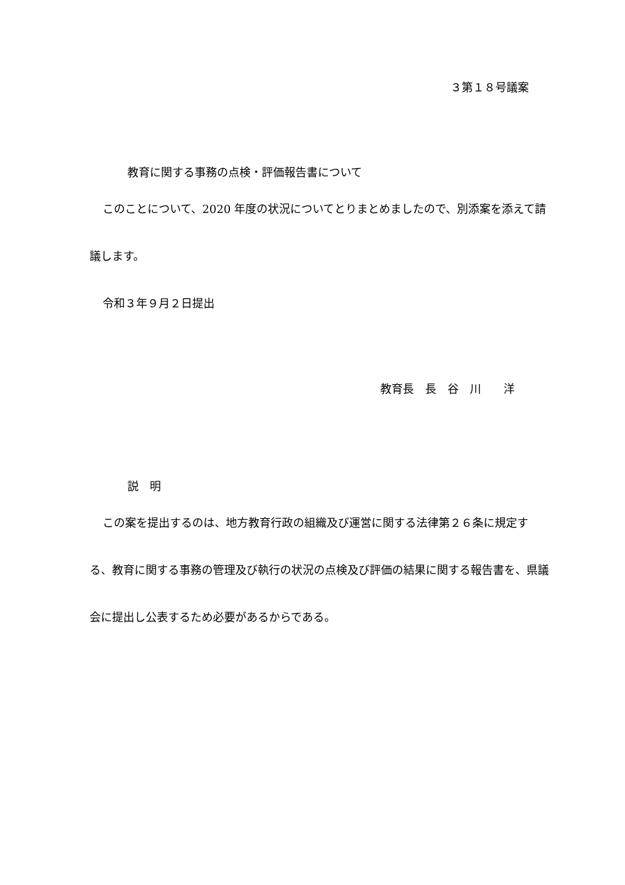３第１８号議案
教育に関する事務の点検・評価報告書について
このことについて、2020 年度の状況についてとりまとめましたので、別添案を添えて請議します。
令和３年９月２日提出
教育長　長　谷　川　　洋
説　明
この案を提出するのは、地方教育行政の組織及び運営に関する法律第２６条に規定する、教育に関する事務の管理及び執行の状況の点検及び評価の結果に関する報告書を、県議会に提出し公表するため必要があるからである。